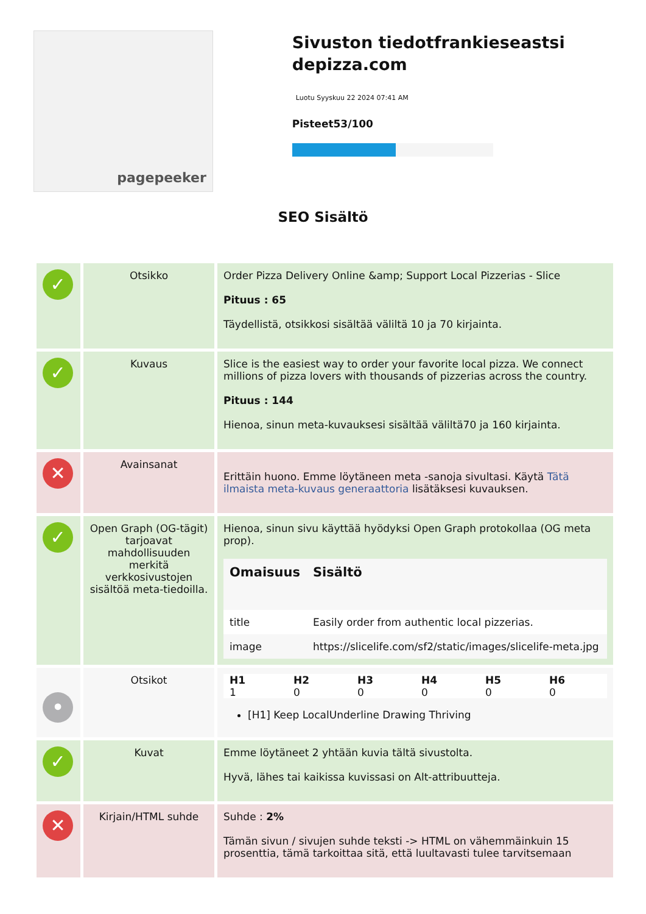pagepeeker
Sivuston tiedotfrankieseastsi depizza.com
Luotu Syyskuu 22 2024 07:41 AM
Pisteet53/100
SEO Sisältö
| ✓ | Otsikko | Order Pizza Delivery Online &amp; Support Local Pizzerias - Slice Pituus : 65 Täydellistä, otsikkosi sisältää väliltä 10 ja 70 kirjainta. |
| ✓ | Kuvaus | Slice is the easiest way to order your favorite local pizza. We connect millions of pizza lovers with thousands of pizzerias across the country. Pituus : 144 Hienoa, sinun meta-kuvauksesi sisältää väliltä70 ja 160 kirjainta. |
| ✕ | Avainsanat | Erittäin huono. Emme löytäneen meta -sanoja sivultasi. Käytä Tätä ilmaista meta-kuvaus generaattoria lisätäksesi kuvauksen. |
| ✓ | Open Graph (OG-tägit) tarjoavat mahdollisuuden merkitä verkkosivustojen sisältöä meta-tiedoilla. | Hienoa, sinun sivu käyttää hyödyksi Open Graph protokollaa (OG meta prop). / Omaisuus / Sisältö / / --- / --- / / title / Easily order from authentic local pizzerias. / / image / https://slicelife.com/sf2/static/images/slicelife-meta.jpg / |
| • | Otsikot | / H1 / H2 / H3 / H4 / H5 / H6 / / --- / --- / --- / --- / --- / --- / / 1 / 0 / 0 / 0 / 0 / 0 / [H1] Keep LocalUnderline Drawing Thriving |
| ✓ | Kuvat | Emme löytäneet 2 yhtään kuvia tältä sivustolta. Hyvä, lähes tai kaikissa kuvissasi on Alt-attribuutteja. |
| ✕ | Kirjain/HTML suhde | Suhde : 2% Tämän sivun / sivujen suhde teksti -> HTML on vähemmäinkuin 15 prosenttia, tämä tarkoittaa sitä, että luultavasti tulee tarvitsemaan |